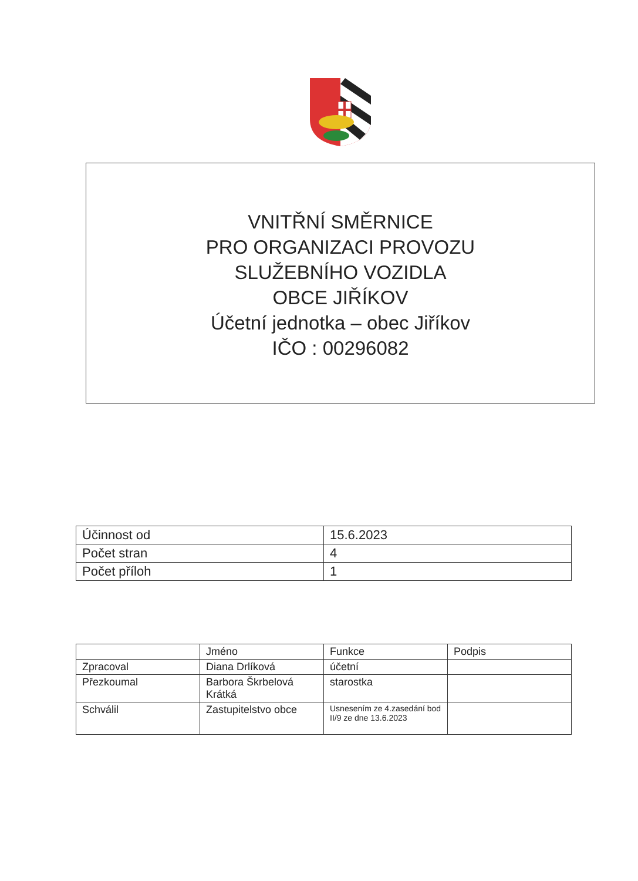VNITŘNÍ SMĚRNICE
PRO ORGANIZACI PROVOZU
SLUŽEBNÍHO VOZIDLA
OBCE JIŘÍKOV
Účetní jednotka – obec Jiříkov
IČO : 00296082
| Účinnost od | 15.6.2023 |
| Počet stran | 4 |
| Počet příloh | 1 |
| | Jméno | Funkce | Podpis |
| Zpracoval | Diana Drlíková | účetní | |
| Přezkoumal | Barbora Škrbelová Krátká | starostka | |
| Schválil | Zastupitelstvo obce | Usnesením ze 4.zasedání bod II/9 ze dne 13.6.2023 | |